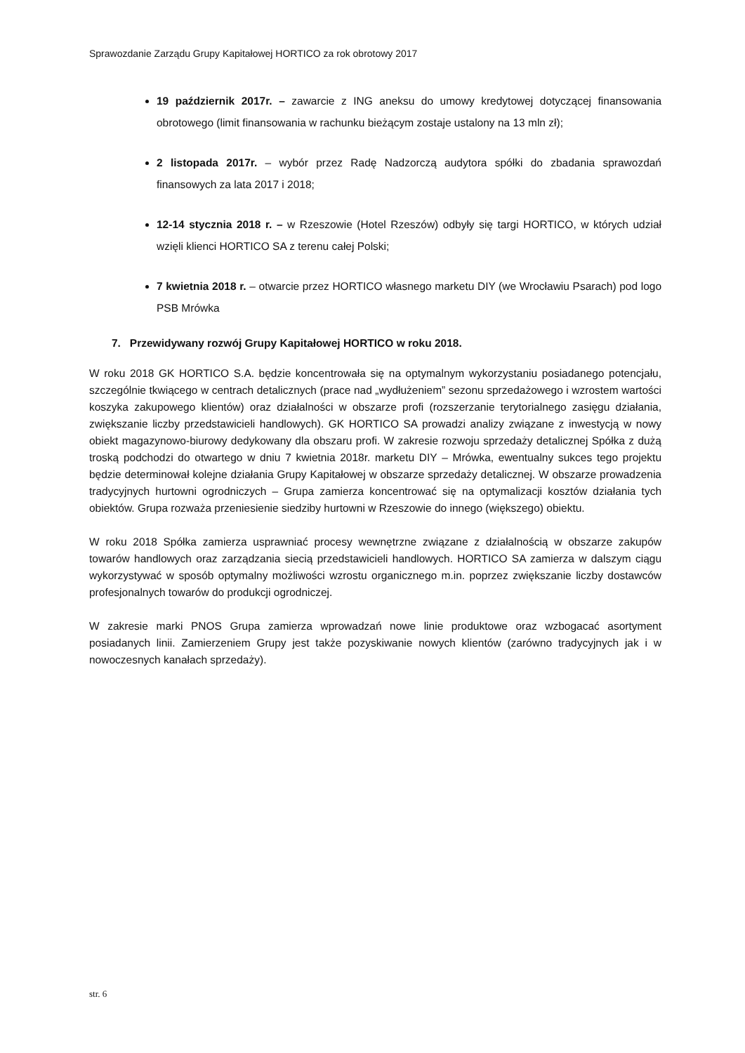Sprawozdanie Zarządu Grupy Kapitałowej HORTICO za rok obrotowy 2017
19 październik 2017r. – zawarcie z ING aneksu do umowy kredytowej dotyczącej finansowania obrotowego (limit finansowania w rachunku bieżącym zostaje ustalony na 13 mln zł);
2 listopada 2017r. – wybór przez Radę Nadzorczą audytora spółki do zbadania sprawozdań finansowych za lata 2017 i 2018;
12-14 stycznia 2018 r. – w Rzeszowie (Hotel Rzeszów) odbyły się targi HORTICO, w których udział wzięli klienci HORTICO SA z terenu całej Polski;
7 kwietnia 2018 r. – otwarcie przez HORTICO własnego marketu DIY (we Wrocławiu Psarach) pod logo PSB Mrówka
7. Przewidywany rozwój Grupy Kapitałowej HORTICO w roku 2018.
W roku 2018 GK HORTICO S.A. będzie koncentrowała się na optymalnym wykorzystaniu posiadanego potencjału, szczególnie tkwiącego w centrach detalicznych (prace nad „wydłużeniem” sezonu sprzedażowego i wzrostem wartości koszyka zakupowego klientów) oraz działalności w obszarze profi (rozszerzanie terytorialnego zasięgu działania, zwiększanie liczby przedstawicieli handlowych). GK HORTICO SA prowadzi analizy związane z inwestycją w nowy obiekt magazynowo-biurowy dedykowany dla obszaru profi. W zakresie rozwoju sprzedaży detalicznej Spółka z dużą troską podchodzi do otwartego w dniu 7 kwietnia 2018r. marketu DIY – Mrówka, ewentualny sukces tego projektu będzie determinował kolejne działania Grupy Kapitałowej w obszarze sprzedaży detalicznej. W obszarze prowadzenia tradycyjnych hurtowni ogrodniczych – Grupa zamierza koncentrować się na optymalizacji kosztów działania tych obiektów. Grupa rozważa przeniesienie siedziby hurtowni w Rzeszowie do innego (większego) obiektu.
W roku 2018 Spółka zamierza usprawniać procesy wewnętrzne związane z działalnością w obszarze zakupów towarów handlowych oraz zarządzania siecią przedstawicieli handlowych. HORTICO SA zamierza w dalszym ciągu wykorzystywać w sposób optymalny możliwości wzrostu organicznego m.in. poprzez zwiększanie liczby dostawców profesjonalnych towarów do produkcji ogrodniczej.
W zakresie marki PNOS Grupa zamierza wprowadzań nowe linie produktowe oraz wzbogacać asortyment posiadanych linii. Zamierzeniem Grupy jest także pozyskiwanie nowych klientów (zarówno tradycyjnych jak i w nowoczesnych kanałach sprzedaży).
str. 6